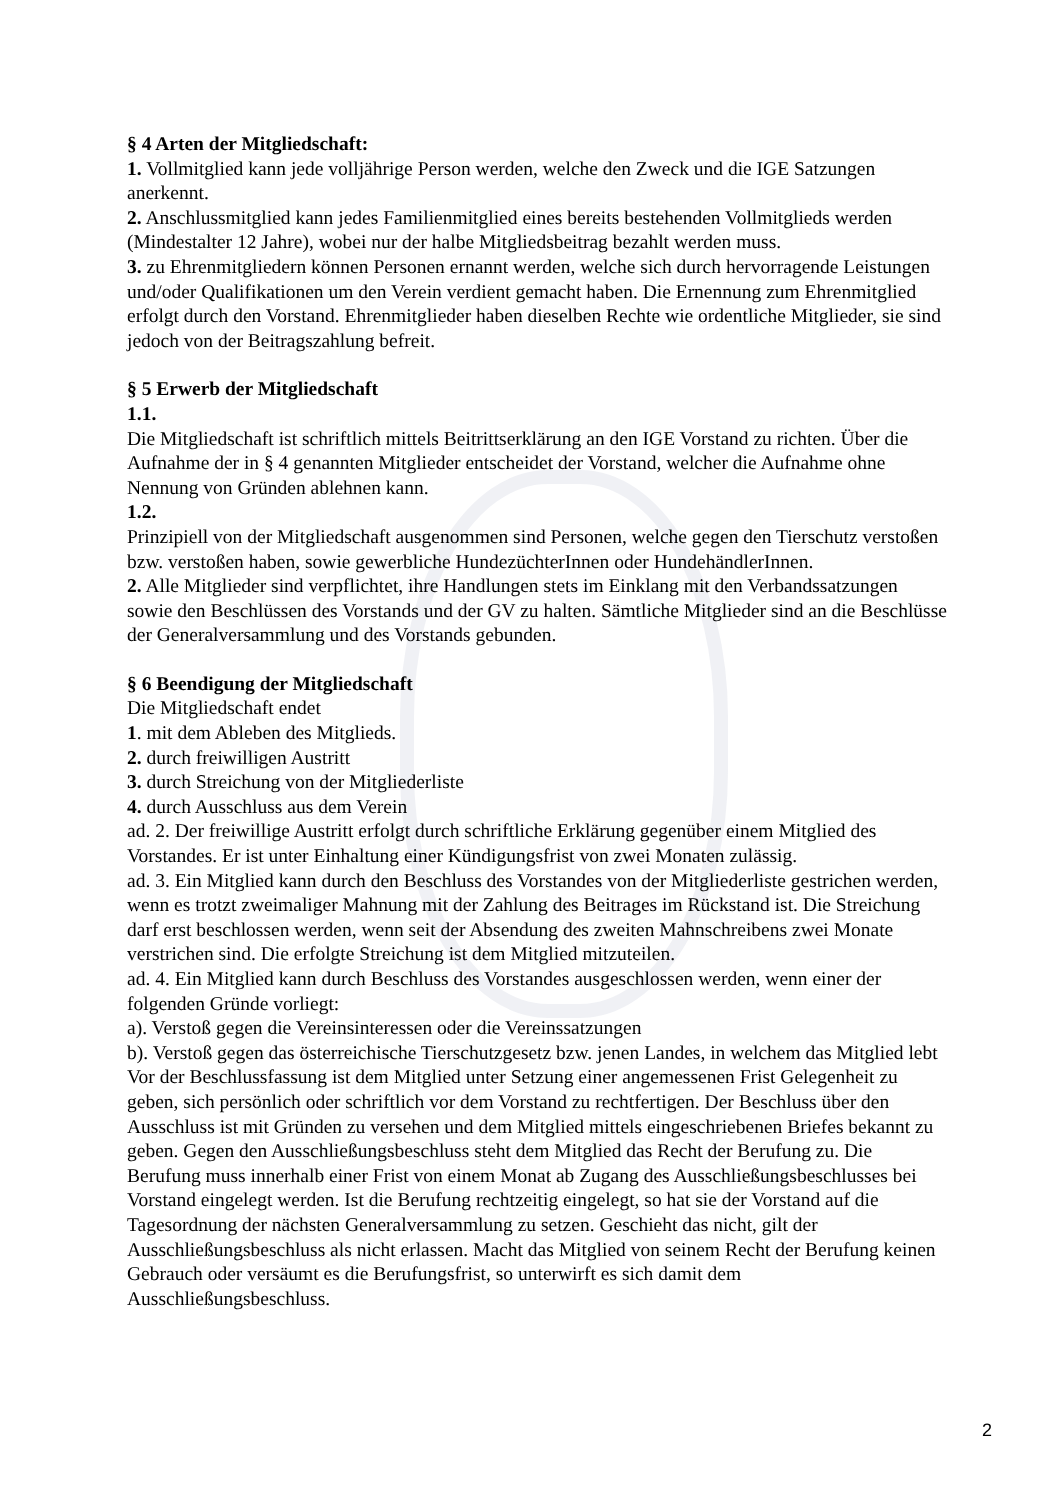§ 4 Arten der Mitgliedschaft:
1. Vollmitglied kann jede volljährige Person werden, welche den Zweck und die IGE Satzungen anerkennt.
2. Anschlussmitglied kann jedes Familienmitglied eines bereits bestehenden Vollmitglieds werden (Mindestalter 12 Jahre), wobei nur der halbe Mitgliedsbeitrag bezahlt werden muss.
3. zu Ehrenmitgliedern können Personen ernannt werden, welche sich durch hervorragende Leistungen und/oder Qualifikationen um den Verein verdient gemacht haben. Die Ernennung zum Ehrenmitglied erfolgt durch den Vorstand. Ehrenmitglieder haben dieselben Rechte wie ordentliche Mitglieder, sie sind jedoch von der Beitragszahlung befreit.
§ 5 Erwerb der Mitgliedschaft
1.1.
Die Mitgliedschaft ist schriftlich mittels Beitrittserklärung an den IGE Vorstand zu richten. Über die Aufnahme der in § 4 genannten Mitglieder entscheidet der Vorstand, welcher die Aufnahme ohne Nennung von Gründen ablehnen kann.
1.2.
Prinzipiell von der Mitgliedschaft ausgenommen sind Personen, welche gegen den Tierschutz verstoßen bzw. verstoßen haben, sowie gewerbliche HundezüchterInnen oder HundehändlerInnen.
2. Alle Mitglieder sind verpflichtet, ihre Handlungen stets im Einklang mit den Verbandssatzungen sowie den Beschlüssen des Vorstands und der GV zu halten. Sämtliche Mitglieder sind an die Beschlüsse der Generalversammlung und des Vorstands gebunden.
§ 6 Beendigung der Mitgliedschaft
Die Mitgliedschaft endet
1. mit dem Ableben des Mitglieds.
2. durch freiwilligen Austritt
3. durch Streichung von der Mitgliederliste
4. durch Ausschluss aus dem Verein
ad. 2. Der freiwillige Austritt erfolgt durch schriftliche Erklärung gegenüber einem Mitglied des Vorstandes. Er ist unter Einhaltung einer Kündigungsfrist von zwei Monaten zulässig.
ad. 3. Ein Mitglied kann durch den Beschluss des Vorstandes von der Mitgliederliste gestrichen werden, wenn es trotzt zweimaliger Mahnung mit der Zahlung des Beitrages im Rückstand ist. Die Streichung darf erst beschlossen werden, wenn seit der Absendung des zweiten Mahnschreibens zwei Monate verstrichen sind. Die erfolgte Streichung ist dem Mitglied mitzuteilen.
ad. 4. Ein Mitglied kann durch Beschluss des Vorstandes ausgeschlossen werden, wenn einer der folgenden Gründe vorliegt:
a). Verstoß gegen die Vereinsinteressen oder die Vereinssatzungen
b). Verstoß gegen das österreichische Tierschutzgesetz bzw. jenen Landes, in welchem das Mitglied lebt
Vor der Beschlussfassung ist dem Mitglied unter Setzung einer angemessenen Frist Gelegenheit zu geben, sich persönlich oder schriftlich vor dem Vorstand zu rechtfertigen. Der Beschluss über den Ausschluss ist mit Gründen zu versehen und dem Mitglied mittels eingeschriebenen Briefes bekannt zu geben. Gegen den Ausschließungsbeschluss steht dem Mitglied das Recht der Berufung zu. Die Berufung muss innerhalb einer Frist von einem Monat ab Zugang des Ausschließungsbeschlusses bei Vorstand eingelegt werden. Ist die Berufung rechtzeitig eingelegt, so hat sie der Vorstand auf die Tagesordnung der nächsten Generalversammlung zu setzen. Geschieht das nicht, gilt der Ausschließungsbeschluss als nicht erlassen. Macht das Mitglied von seinem Recht der Berufung keinen Gebrauch oder versäumt es die Berufungsfrist, so unterwirft es sich damit dem Ausschließungsbeschluss.
2